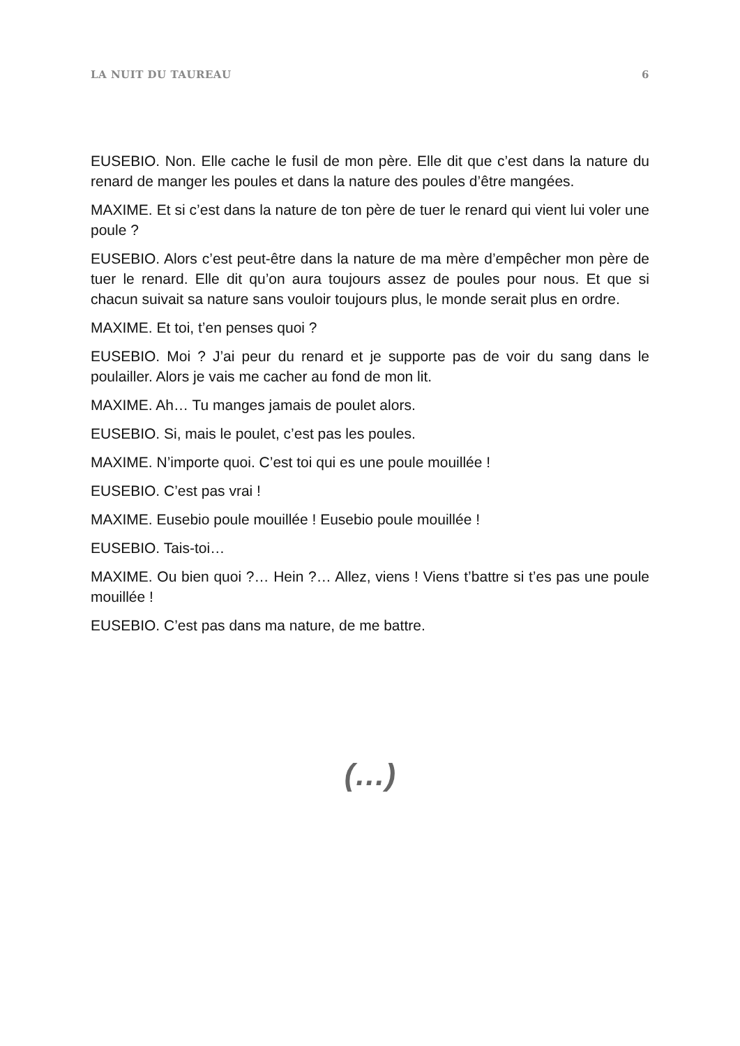LA NUIT DU TAUREAU 6
EUSEBIO. Non. Elle cache le fusil de mon père. Elle dit que c’est dans la nature du renard de manger les poules et dans la nature des poules d’être mangées.
MAXIME. Et si c’est dans la nature de ton père de tuer le renard qui vient lui voler une poule ?
EUSEBIO. Alors c’est peut-être dans la nature de ma mère d’empêcher mon père de tuer le renard. Elle dit qu’on aura toujours assez de poules pour nous. Et que si chacun suivait sa nature sans vouloir toujours plus, le monde serait plus en ordre.
MAXIME. Et toi, t’en penses quoi ?
EUSEBIO. Moi ? J’ai peur du renard et je supporte pas de voir du sang dans le poulailler. Alors je vais me cacher au fond de mon lit.
MAXIME. Ah… Tu manges jamais de poulet alors.
EUSEBIO. Si, mais le poulet, c’est pas les poules.
MAXIME. N’importe quoi. C’est toi qui es une poule mouillée !
EUSEBIO. C’est pas vrai !
MAXIME. Eusebio poule mouillée ! Eusebio poule mouillée !
EUSEBIO. Tais-toi…
MAXIME. Ou bien quoi ?… Hein ?… Allez, viens ! Viens t’battre si t’es pas une poule mouillée !
EUSEBIO. C’est pas dans ma nature, de me battre.
(…)